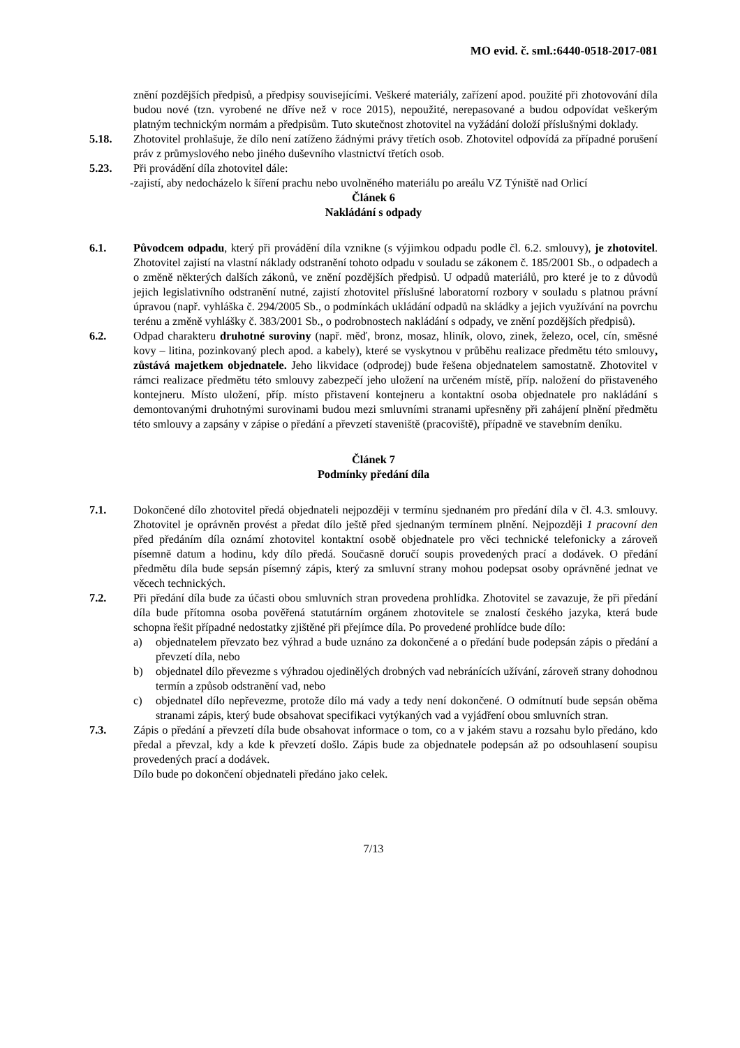MO evid. č. sml.:6440-0518-2017-081
znění pozdějších předpisů, a předpisy souvisejícími. Veškeré materiály, zařízení apod. použité při zhotovování díla budou nové (tzn. vyrobené ne dříve než v roce 2015), nepoužité, nerepasované a budou odpovídat veškerým platným technickým normám a předpisům. Tuto skutečnost zhotovitel na vyžádání doloží příslušnými doklady.
5.18. Zhotovitel prohlašuje, že dílo není zatíženo žádnými právy třetích osob. Zhotovitel odpovídá za případné porušení práv z průmyslového nebo jiného duševního vlastnictví třetích osob.
5.23. Při provádění díla zhotovitel dále:
-zajistí, aby nedocházelo k šíření prachu nebo uvolněného materiálu po areálu VZ Týniště nad Orlicí
Článek 6
Nakládání s odpady
6.1. Původcem odpadu, který při provádění díla vznikne (s výjimkou odpadu podle čl. 6.2. smlouvy), je zhotovitel. Zhotovitel zajistí na vlastní náklady odstranění tohoto odpadu v souladu se zákonem č. 185/2001 Sb., o odpadech a o změně některých dalších zákonů, ve znění pozdějších předpisů. U odpadů materiálů, pro které je to z důvodů jejich legislativního odstranění nutné, zajistí zhotovitel příslušné laboratorní rozbory v souladu s platnou právní úpravou (např. vyhláška č. 294/2005 Sb., o podmínkách ukládání odpadů na skládky a jejich využívání na povrchu terénu a změně vyhlášky č. 383/2001 Sb., o podrobnostech nakládání s odpady, ve znění pozdějších předpisů).
6.2. Odpad charakteru druhotné suroviny (např. měď, bronz, mosaz, hliník, olovo, zinek, železo, ocel, cín, směsné kovy – litina, pozinkovaný plech apod. a kabely), které se vyskytnou v průběhu realizace předmětu této smlouvy, zůstává majetkem objednatele. Jeho likvidace (odprodej) bude řešena objednatelem samostatně. Zhotovitel v rámci realizace předmětu této smlouvy zabezpečí jeho uložení na určeném místě, příp. naložení do přistaveného kontejneru. Místo uložení, příp. místo přistavení kontejneru a kontaktní osoba objednatele pro nakládání s demontovanými druhotnými surovinami budou mezi smluvními stranami upřesněny při zahájení plnění předmětu této smlouvy a zapsány v zápise o předání a převzetí staveniště (pracoviště), případně ve stavebním deníku.
Článek 7
Podmínky předání díla
7.1. Dokončené dílo zhotovitel předá objednateli nejpozději v termínu sjednaném pro předání díla v čl. 4.3. smlouvy. Zhotovitel je oprávněn provést a předat dílo ještě před sjednaným termínem plnění. Nejpozději 1 pracovní den před předáním díla oznámí zhotovitel kontaktní osobě objednatele pro věci technické telefonicky a zároveň písemně datum a hodinu, kdy dílo předá. Současně doručí soupis provedených prací a dodávek. O předání předmětu díla bude sepsán písemný zápis, který za smluvní strany mohou podepsat osoby oprávněné jednat ve věcech technických.
7.2. Při předání díla bude za účasti obou smluvních stran provedena prohlídka. Zhotovitel se zavazuje, že při předání díla bude přítomna osoba pověřená statutárním orgánem zhotovitele se znalostí českého jazyka, která bude schopna řešit případné nedostatky zjištěné při přejímce díla. Po provedené prohlídce bude dílo:
a) objednatelem převzato bez výhrad a bude uznáno za dokončené a o předání bude podepsán zápis o předání a převzetí díla, nebo
b) objednatel dílo převezme s výhradou ojedinělých drobných vad nebránících užívání, zároveň strany dohodnou termín a způsob odstranění vad, nebo
c) objednatel dílo nepřevezme, protože dílo má vady a tedy není dokončené. O odmítnutí bude sepsán oběma stranami zápis, který bude obsahovat specifikaci vytýkaných vad a vyjádření obou smluvních stran.
7.3. Zápis o předání a převzetí díla bude obsahovat informace o tom, co a v jakém stavu a rozsahu bylo předáno, kdo předal a převzal, kdy a kde k převzetí došlo. Zápis bude za objednatele podepsán až po odsouhlasení soupisu provedených prací a dodávek.
Dílo bude po dokončení objednateli předáno jako celek.
7/13